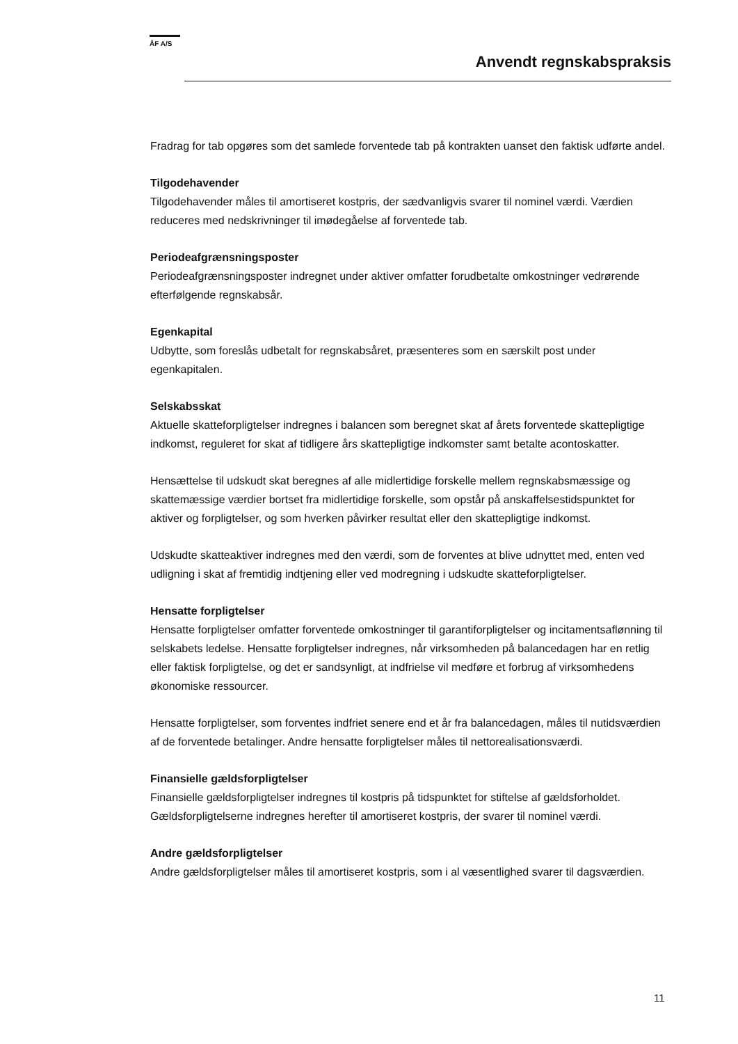ÅF A/S
Anvendt regnskabspraksis
Fradrag for tab opgøres som det samlede forventede tab på kontrakten uanset den faktisk udførte andel.
Tilgodehavender
Tilgodehavender måles til amortiseret kostpris, der sædvanligvis svarer til nominel værdi. Værdien reduceres med nedskrivninger til imødegåelse af forventede tab.
Periodeafgrænsningsposter
Periodeafgrænsningsposter indregnet under aktiver omfatter forudbetalte omkostninger vedrørende efterfølgende regnskabsår.
Egenkapital
Udbytte, som foreslås udbetalt for regnskabsåret, præsenteres som en særskilt post under egenkapitalen.
Selskabsskat
Aktuelle skatteforpligtelser indregnes i balancen som beregnet skat af årets forventede skattepligtige indkomst, reguleret for skat af tidligere års skattepligtige indkomster samt betalte acontoskatter.
Hensættelse til udskudt skat beregnes af alle midlertidige forskelle mellem regnskabsmæssige og skattemæssige værdier bortset fra midlertidige forskelle, som opstår på anskaffelsestidspunktet for aktiver og forpligtelser, og som hverken påvirker resultat eller den skattepligtige indkomst.
Udskudte skatteaktiver indregnes med den værdi, som de forventes at blive udnyttet med, enten ved udligning i skat af fremtidig indtjening eller ved modregning i udskudte skatteforpligtelser.
Hensatte forpligtelser
Hensatte forpligtelser omfatter forventede omkostninger til garantiforpligtelser og incitamentsaflønning til selskabets ledelse. Hensatte forpligtelser indregnes, når virksomheden på balancedagen har en retlig eller faktisk forpligtelse, og det er sandsynligt, at indfrielse vil medføre et forbrug af virksomhedens økonomiske ressourcer.
Hensatte forpligtelser, som forventes indfriet senere end et år fra balancedagen, måles til nutidsværdien af de forventede betalinger. Andre hensatte forpligtelser måles til nettorealisationsværdi.
Finansielle gældsforpligtelser
Finansielle gældsforpligtelser indregnes til kostpris på tidspunktet for stiftelse af gældsforholdet. Gældsforpligtelserne indregnes herefter til amortiseret kostpris, der svarer til nominel værdi.
Andre gældsforpligtelser
Andre gældsforpligtelser måles til amortiseret kostpris, som i al væsentlighed svarer til dagsværdien.
11